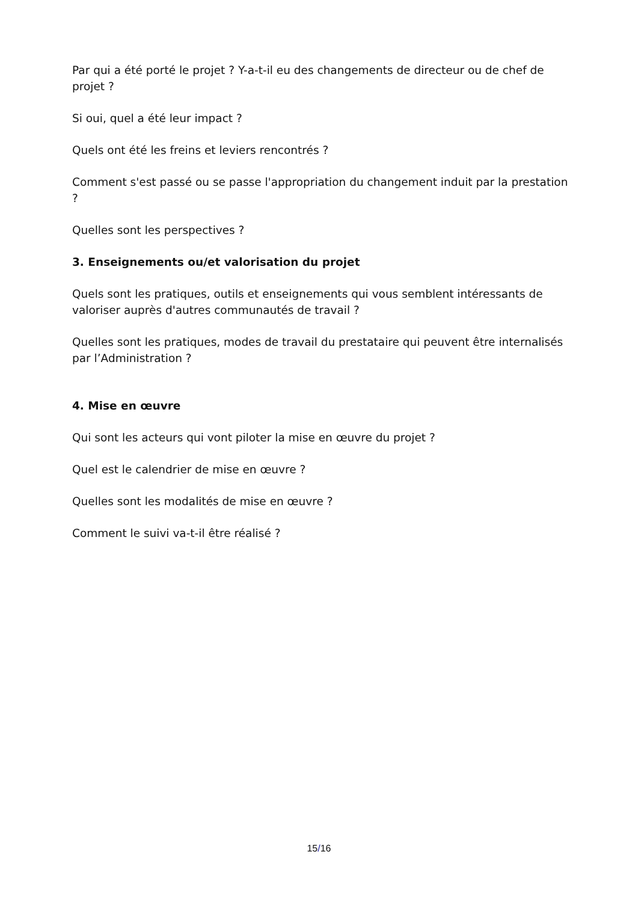Par qui a été porté le projet ? Y-a-t-il eu des changements de directeur ou de chef de projet ?
Si oui, quel a été leur impact ?
Quels ont été les freins et leviers rencontrés ?
Comment s'est passé ou se passe l'appropriation du changement induit par la prestation ?
Quelles sont les perspectives ?
3. Enseignements ou/et valorisation du projet
Quels sont les pratiques, outils et enseignements qui vous semblent intéressants de valoriser auprès d'autres communautés de travail ?
Quelles sont les pratiques, modes de travail du prestataire qui peuvent être internalisés par l’Administration ?
4. Mise en œuvre
Qui sont les acteurs qui vont piloter la mise en œuvre du projet ?
Quel est le calendrier de mise en œuvre ?
Quelles sont les modalités de mise en œuvre ?
Comment le suivi va-t-il être réalisé ?
15/16